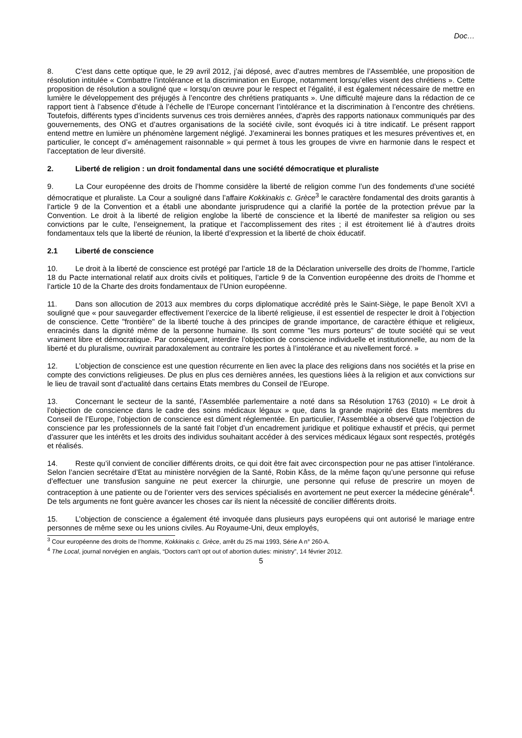Doc…
8. C’est dans cette optique que, le 29 avril 2012, j’ai déposé, avec d’autres membres de l’Assemblée, une proposition de résolution intitulée « Combattre l’intolérance et la discrimination en Europe, notamment lorsqu’elles visent des chrétiens ». Cette proposition de résolution a souligné que « lorsqu’on œuvre pour le respect et l’égalité, il est également nécessaire de mettre en lumière le développement des préjugés à l’encontre des chrétiens pratiquants ». Une difficulté majeure dans la rédaction de ce rapport tient à l’absence d’étude à l’échelle de l’Europe concernant l’intolérance et la discrimination à l’encontre des chrétiens. Toutefois, différents types d’incidents survenus ces trois dernières années, d’après des rapports nationaux communiqués par des gouvernements, des ONG et d’autres organisations de la société civile, sont évoqués ici à titre indicatif. Le présent rapport entend mettre en lumière un phénomène largement négligé. J’examinerai les bonnes pratiques et les mesures préventives et, en particulier, le concept d’« aménagement raisonnable » qui permet à tous les groupes de vivre en harmonie dans le respect et l’acceptation de leur diversité.
2. Liberté de religion : un droit fondamental dans une société démocratique et pluraliste
9. La Cour européenne des droits de l’homme considère la liberté de religion comme l’un des fondements d’une société démocratique et pluraliste. La Cour a souligné dans l’affaire Kokkinakis c. Grèce<sup>3</sup> le caractère fondamental des droits garantis à l’article 9 de la Convention et a établi une abondante jurisprudence qui a clarifié la portée de la protection prévue par la Convention. Le droit à la liberté de religion englobe la liberté de conscience et la liberté de manifester sa religion ou ses convictions par le culte, l’enseignement, la pratique et l’accomplissement des rites ; il est étroitement lié à d’autres droits fondamentaux tels que la liberté de réunion, la liberté d’expression et la liberté de choix éducatif.
2.1 Liberté de conscience
10. Le droit à la liberté de conscience est protégé par l’article 18 de la Déclaration universelle des droits de l’homme, l’article 18 du Pacte international relatif aux droits civils et politiques, l’article 9 de la Convention européenne des droits de l’homme et l’article 10 de la Charte des droits fondamentaux de l’Union européenne.
11. Dans son allocution de 2013 aux membres du corps diplomatique accrédité près le Saint-Siège, le pape Benoît XVI a souligné que « pour sauvegarder effectivement l’exercice de la liberté religieuse, il est essentiel de respecter le droit à l’objection de conscience. Cette "frontière" de la liberté touche à des principes de grande importance, de caractère éthique et religieux, enracinés dans la dignité même de la personne humaine. Ils sont comme "les murs porteurs" de toute société qui se veut vraiment libre et démocratique. Par conséquent, interdire l’objection de conscience individuelle et institutionnelle, au nom de la liberté et du pluralisme, ouvrirait paradoxalement au contraire les portes à l’intolérance et au nivellement forcé. »
12. L’objection de conscience est une question récurrente en lien avec la place des religions dans nos sociétés et la prise en compte des convictions religieuses. De plus en plus ces dernières années, les questions liées à la religion et aux convictions sur le lieu de travail sont d’actualité dans certains Etats membres du Conseil de l’Europe.
13. Concernant le secteur de la santé, l’Assemblée parlementaire a noté dans sa Résolution 1763 (2010) « Le droit à l’objection de conscience dans le cadre des soins médicaux légaux » que, dans la grande majorité des Etats membres du Conseil de l’Europe, l’objection de conscience est dûment réglementée. En particulier, l’Assemblée a observé que l’objection de conscience par les professionnels de la santé fait l’objet d’un encadrement juridique et politique exhaustif et précis, qui permet d’assurer que les intérêts et les droits des individus souhaitant accéder à des services médicaux légaux sont respectés, protégés et réalisés.
14. Reste qu’il convient de concilier différents droits, ce qui doit être fait avec circonspection pour ne pas attiser l’intolérance. Selon l’ancien secrétaire d’Etat au ministère norvégien de la Santé, Robin Kåss, de la même façon qu’une personne qui refuse d’effectuer une transfusion sanguine ne peut exercer la chirurgie, une personne qui refuse de prescrire un moyen de contraception à une patiente ou de l’orienter vers des services spécialisés en avortement ne peut exercer la médecine générale<sup>4</sup>. De tels arguments ne font guère avancer les choses car ils nient la nécessité de concilier différents droits.
15. L’objection de conscience a également été invoquée dans plusieurs pays européens qui ont autorisé le mariage entre personnes de même sexe ou les unions civiles. Au Royaume-Uni, deux employés,
<sup>3</sup> Cour européenne des droits de l’homme, Kokkinakis c. Grèce, arrêt du 25 mai 1993, Série A n° 260-A.
<sup>4</sup> The Local, journal norvégien en anglais, “Doctors can't opt out of abortion duties: ministry”, 14 février 2012.
5